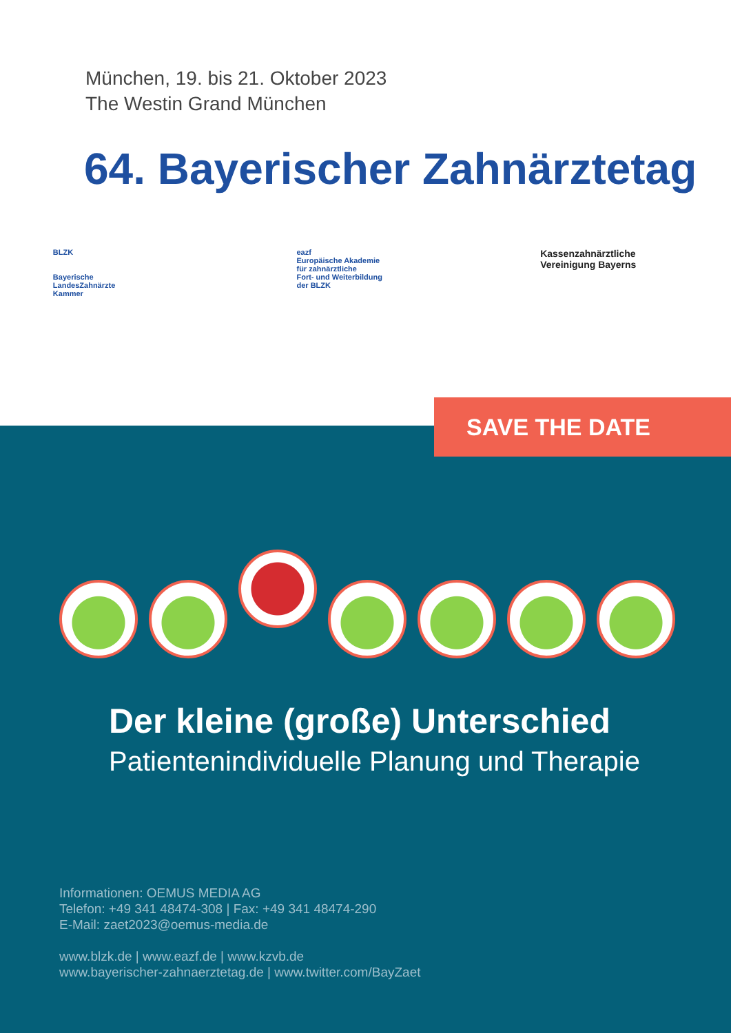München, 19. bis 21. Oktober 2023
The Westin Grand München
64. Bayerischer Zahnärztetag
BLZK
Bayerische
LandesZahnärzte
Kammer
eazf
Europäische Akademie
für zahnärztliche
Fort- und Weiterbildung
der BLZK
Kassenzahnärztliche
Vereinigung Bayerns
SAVE THE DATE
Der kleine (große) Unterschied
Patientenindividuelle Planung und Therapie
Informationen: OEMUS MEDIA AG
Telefon: +49 341 48474-308 | Fax: +49 341 48474-290
E-Mail: zaet2023@oemus-media.de
www.blzk.de | www.eazf.de | www.kzvb.de
www.bayerischer-zahnaerztetag.de | www.twitter.com/BayZaet